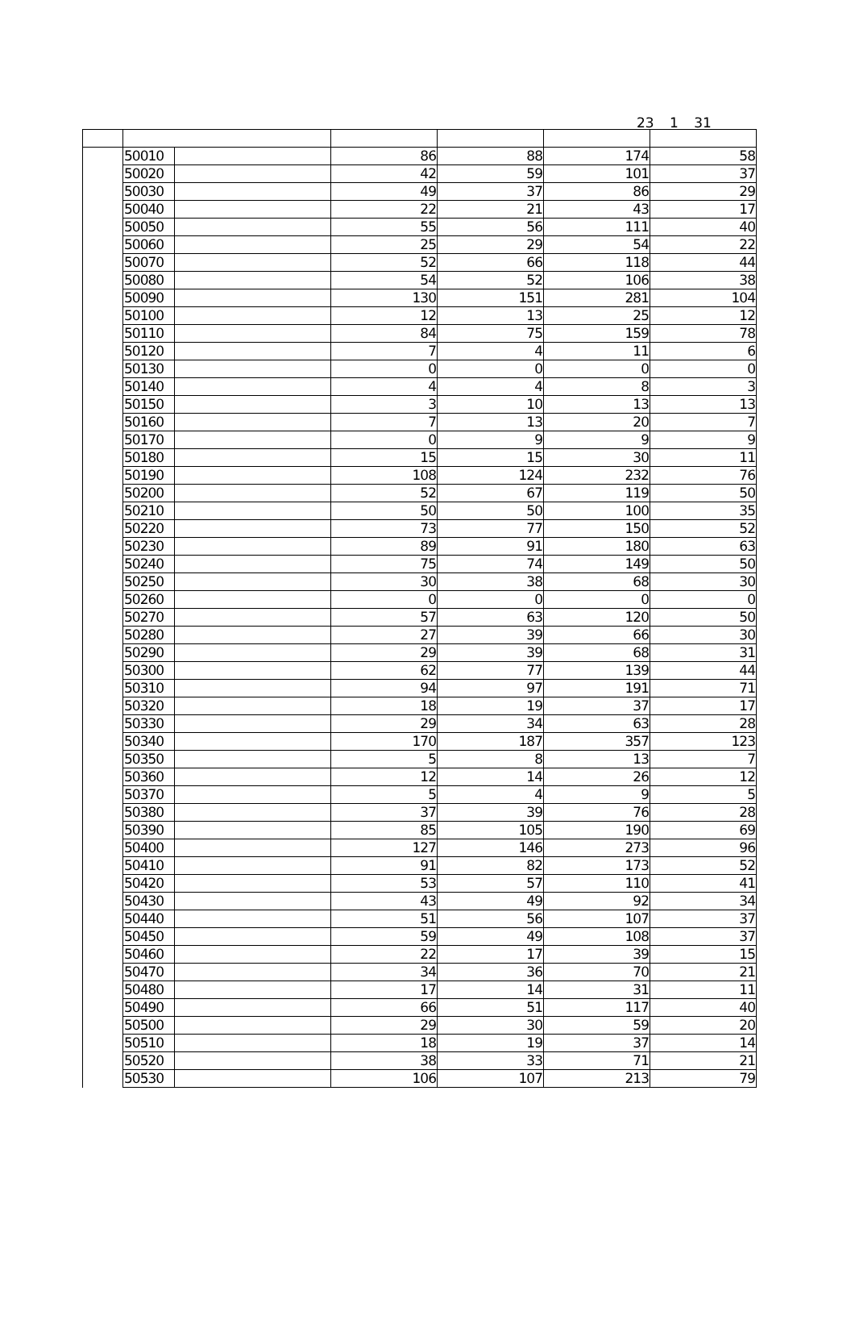23 1 31
| | 50010 | | 86 | 88 | 174 | 58 |
| | 50020 | | 42 | 59 | 101 | 37 |
| | 50030 | | 49 | 37 | 86 | 29 |
| | 50040 | | 22 | 21 | 43 | 17 |
| | 50050 | | 55 | 56 | 111 | 40 |
| | 50060 | | 25 | 29 | 54 | 22 |
| | 50070 | | 52 | 66 | 118 | 44 |
| | 50080 | | 54 | 52 | 106 | 38 |
| | 50090 | | 130 | 151 | 281 | 104 |
| | 50100 | | 12 | 13 | 25 | 12 |
| | 50110 | | 84 | 75 | 159 | 78 |
| | 50120 | | 7 | 4 | 11 | 6 |
| | 50130 | | 0 | 0 | 0 | 0 |
| | 50140 | | 4 | 4 | 8 | 3 |
| | 50150 | | 3 | 10 | 13 | 13 |
| | 50160 | | 7 | 13 | 20 | 7 |
| | 50170 | | 0 | 9 | 9 | 9 |
| | 50180 | | 15 | 15 | 30 | 11 |
| | 50190 | | 108 | 124 | 232 | 76 |
| | 50200 | | 52 | 67 | 119 | 50 |
| | 50210 | | 50 | 50 | 100 | 35 |
| | 50220 | | 73 | 77 | 150 | 52 |
| | 50230 | | 89 | 91 | 180 | 63 |
| | 50240 | | 75 | 74 | 149 | 50 |
| | 50250 | | 30 | 38 | 68 | 30 |
| | 50260 | | 0 | 0 | 0 | 0 |
| | 50270 | | 57 | 63 | 120 | 50 |
| | 50280 | | 27 | 39 | 66 | 30 |
| | 50290 | | 29 | 39 | 68 | 31 |
| | 50300 | | 62 | 77 | 139 | 44 |
| | 50310 | | 94 | 97 | 191 | 71 |
| | 50320 | | 18 | 19 | 37 | 17 |
| | 50330 | | 29 | 34 | 63 | 28 |
| | 50340 | | 170 | 187 | 357 | 123 |
| | 50350 | | 5 | 8 | 13 | 7 |
| | 50360 | | 12 | 14 | 26 | 12 |
| | 50370 | | 5 | 4 | 9 | 5 |
| | 50380 | | 37 | 39 | 76 | 28 |
| | 50390 | | 85 | 105 | 190 | 69 |
| | 50400 | | 127 | 146 | 273 | 96 |
| | 50410 | | 91 | 82 | 173 | 52 |
| | 50420 | | 53 | 57 | 110 | 41 |
| | 50430 | | 43 | 49 | 92 | 34 |
| | 50440 | | 51 | 56 | 107 | 37 |
| | 50450 | | 59 | 49 | 108 | 37 |
| | 50460 | | 22 | 17 | 39 | 15 |
| | 50470 | | 34 | 36 | 70 | 21 |
| | 50480 | | 17 | 14 | 31 | 11 |
| | 50490 | | 66 | 51 | 117 | 40 |
| | 50500 | | 29 | 30 | 59 | 20 |
| | 50510 | | 18 | 19 | 37 | 14 |
| | 50520 | | 38 | 33 | 71 | 21 |
| | 50530 | | 106 | 107 | 213 | 79 |